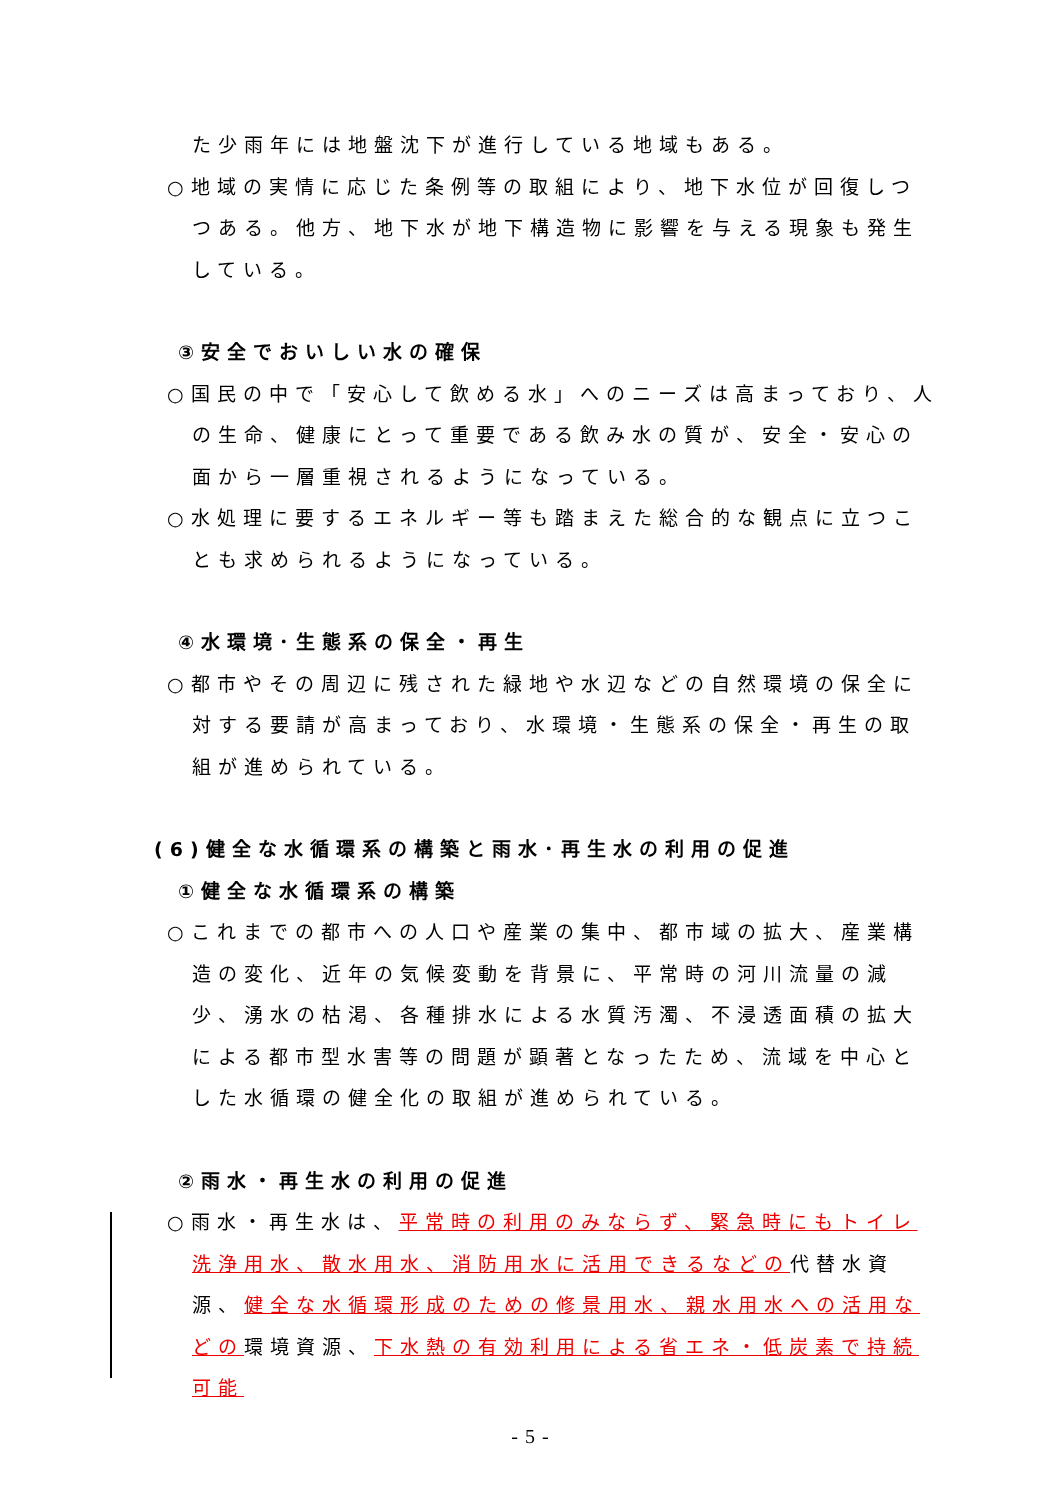た少雨年には地盤沈下が進行している地域もある。
○地域の実情に応じた条例等の取組により、地下水位が回復しつつある。他方、地下水が地下構造物に影響を与える現象も発生している。
③安全でおいしい水の確保
○国民の中で「安心して飲める水」へのニーズは高まっており、人の生命、健康にとって重要である飲み水の質が、安全・安心の面から一層重視されるようになっている。
○水処理に要するエネルギー等も踏まえた総合的な観点に立つことも求められるようになっている。
④水環境･生態系の保全・再生
○都市やその周辺に残された緑地や水辺などの自然環境の保全に対する要請が高まっており、水環境・生態系の保全・再生の取組が進められている。
(6)健全な水循環系の構築と雨水･再生水の利用の促進
①健全な水循環系の構築
○これまでの都市への人口や産業の集中、都市域の拡大、産業構造の変化、近年の気候変動を背景に、平常時の河川流量の減少、湧水の枯渇、各種排水による水質汚濁、不浸透面積の拡大による都市型水害等の問題が顕著となったため、流域を中心とした水循環の健全化の取組が進められている。
②雨水・再生水の利用の促進
○雨水・再生水は、平常時の利用のみならず、緊急時にもトイレ洗浄用水、散水用水、消防用水に活用できるなどの代替水資源、健全な水循環形成のための修景用水、親水用水への活用などの環境資源、下水熱の有効利用による省エネ・低炭素で持続可能
- 5 -